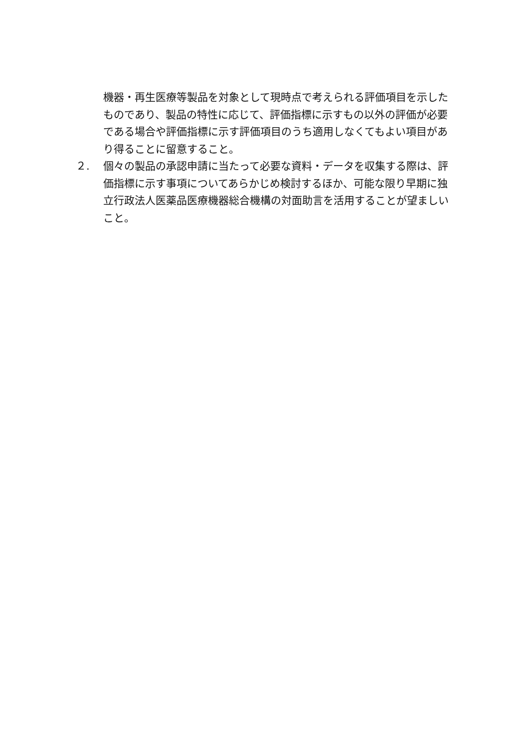機器・再生医療等製品を対象として現時点で考えられる評価項目を示したものであり、製品の特性に応じて、評価指標に示すもの以外の評価が必要である場合や評価指標に示す評価項目のうち適用しなくてもよい項目があり得ることに留意すること。
２. 個々の製品の承認申請に当たって必要な資料・データを収集する際は、評価指標に示す事項についてあらかじめ検討するほか、可能な限り早期に独立行政法人医薬品医療機器総合機構の対面助言を活用することが望ましいこと。